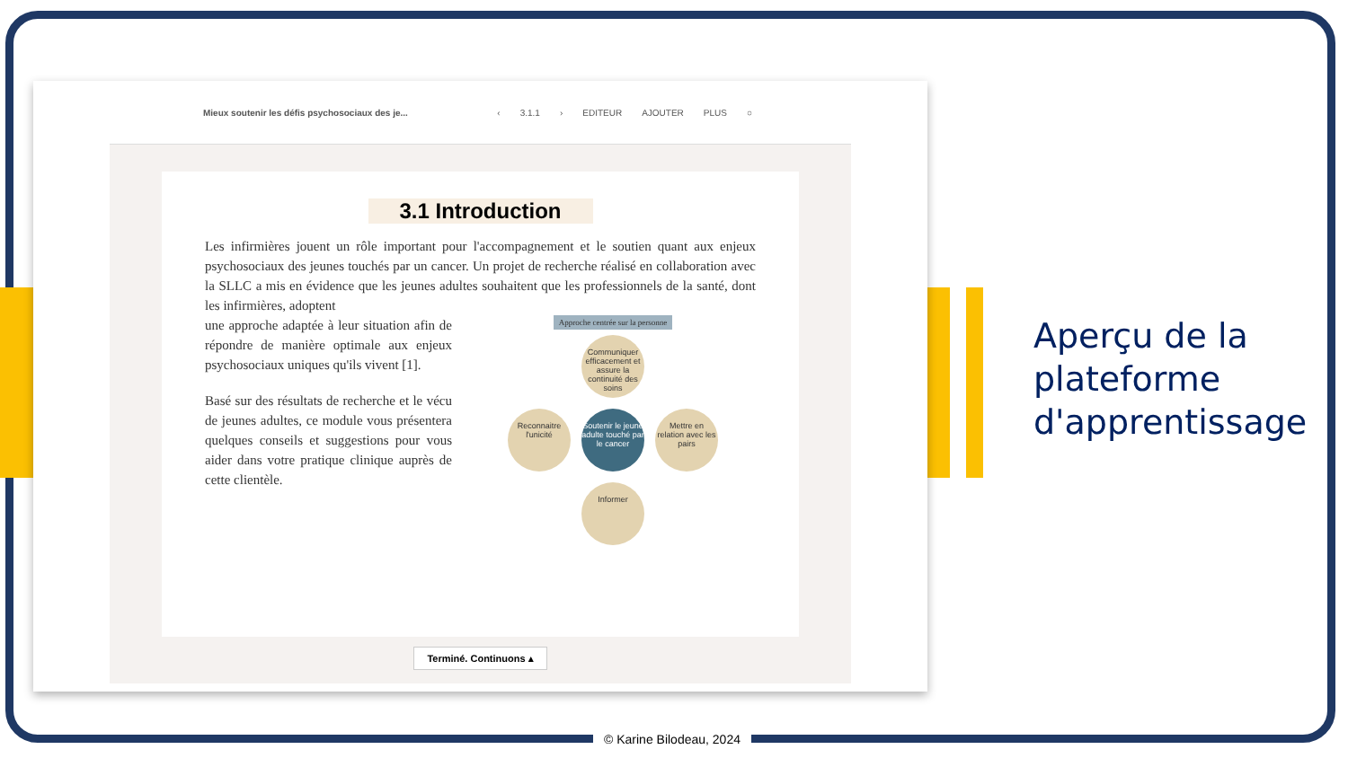Mieux soutenir les défis psychosociaux des je...
‹ 3.1.1 › EDITEUR AJOUTER PLUS ○
3.1 Introduction
Les infirmières jouent un rôle important pour l'accompagnement et le soutien quant aux enjeux psychosociaux des jeunes touchés par un cancer. Un projet de recherche réalisé en collaboration avec la SLLC a mis en évidence que les jeunes adultes souhaitent que les professionnels de la santé, dont les infirmières, adoptent
une approche adaptée à leur situation afin de répondre de manière optimale aux enjeux psychosociaux uniques qu'ils vivent [1].
Basé sur des résultats de recherche et le vécu de jeunes adultes, ce module vous présentera quelques conseils et suggestions pour vous aider dans votre pratique clinique auprès de cette clientèle.
Approche centrée sur la personne
Communiquer efficacement et assure la continuité des soins
Reconnaitre l'unicité
Soutenir le jeune adulte touché par le cancer
Mettre en relation avec les pairs
Informer
Terminé. Continuons ▴
Aperçu de la
plateforme
d'apprentissage
© Karine Bilodeau, 2024